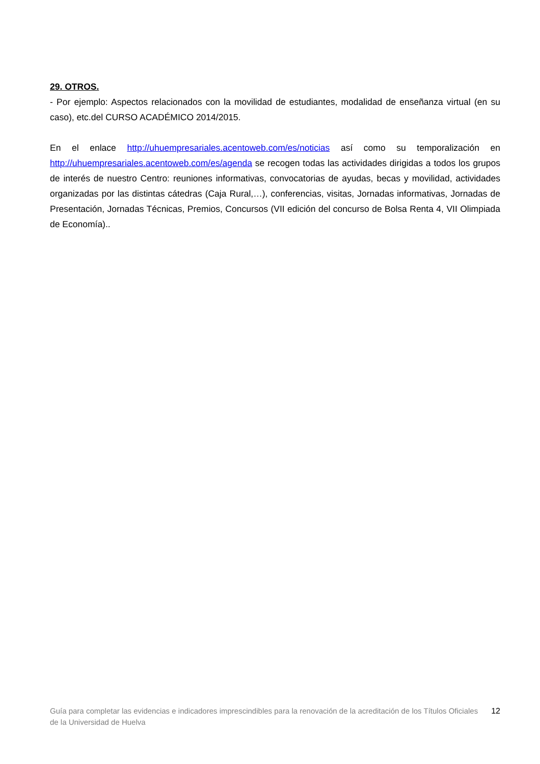29. OTROS.
- Por ejemplo: Aspectos relacionados con la movilidad de estudiantes, modalidad de enseñanza virtual (en su caso), etc.del CURSO ACADÉMICO 2014/2015.
En el enlace http://uhuempresariales.acentoweb.com/es/noticias así como su temporalización en http://uhuempresariales.acentoweb.com/es/agenda se recogen todas las actividades dirigidas a todos los grupos de interés de nuestro Centro: reuniones informativas, convocatorias de ayudas, becas y movilidad, actividades organizadas por las distintas cátedras (Caja Rural,…), conferencias, visitas, Jornadas informativas, Jornadas de Presentación, Jornadas Técnicas, Premios, Concursos (VII edición del concurso de Bolsa Renta 4, VII Olimpiada de Economía)..
Guía para completar las evidencias e indicadores imprescindibles para la renovación de la acreditación de los Títulos Oficiales de la Universidad de Huelva
12